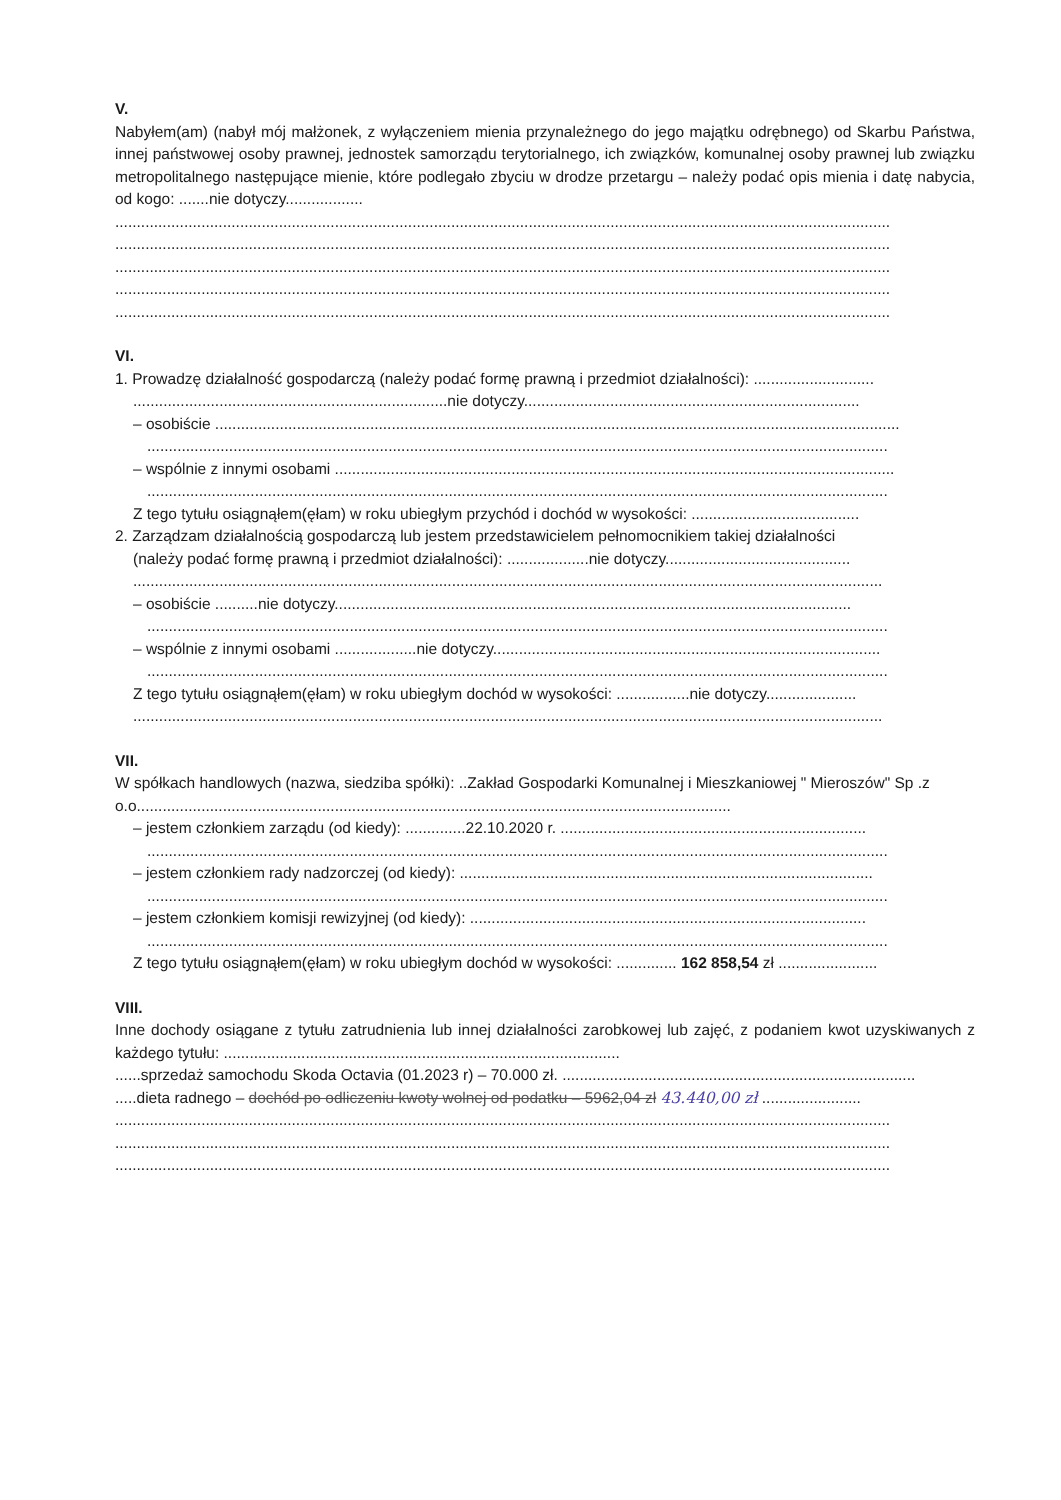V.
Nabyłem(am) (nabył mój małżonek, z wyłączeniem mienia przynależnego do jego majątku odrębnego) od Skarbu Państwa, innej państwowej osoby prawnej, jednostek samorządu terytorialnego, ich związków, komunalnej osoby prawnej lub związku metropolitalnego następujące mienie, które podlegało zbyciu w drodze przetargu – należy podać opis mienia i datę nabycia, od kogo: .......nie dotyczy..................
....................................................................................................................................................................................
....................................................................................................................................................................................
....................................................................................................................................................................................
....................................................................................................................................................................................
....................................................................................................................................................................................
VI.
1. Prowadzę działalność gospodarczą (należy podać formę prawną i przedmiot działalności): ............................
.........................................................................nie dotyczy..............................................................................
– osobiście ...............................................................................................................................................................
............................................................................................................................................................................
– wspólnie z innymi osobami ..................................................................................................................................
............................................................................................................................................................................
Z tego tytułu osiągnąłem(ęłam) w roku ubiegłym przychód i dochód w wysokości: .......................................
2. Zarządzam działalnością gospodarczą lub jestem przedstawicielem pełnomocnikiem takiej działalności
(należy podać formę prawną i przedmiot działalności): ...................nie dotyczy...........................................
..............................................................................................................................................................................
– osobiście ..........nie dotyczy........................................................................................................................
............................................................................................................................................................................
– wspólnie z innymi osobami ...................nie dotyczy..........................................................................................
............................................................................................................................................................................
Z tego tytułu osiągnąłem(ęłam) w roku ubiegłym dochód w wysokości: .................nie dotyczy.....................
..............................................................................................................................................................................
VII.
W spółkach handlowych (nazwa, siedziba spółki): ..Zakład Gospodarki Komunalnej i Mieszkaniowej " Mieroszów" Sp .z o.o..........................................................................................................................................
– jestem członkiem zarządu (od kiedy): ..............22.10.2020 r. .......................................................................
............................................................................................................................................................................
– jestem członkiem rady nadzorczej (od kiedy): ................................................................................................
............................................................................................................................................................................
– jestem członkiem komisji rewizyjnej (od kiedy): ............................................................................................
............................................................................................................................................................................
Z tego tytułu osiągnąłem(ęłam) w roku ubiegłym dochód w wysokości: .............. 162 858,54 zł .......................
VIII.
Inne dochody osiągane z tytułu zatrudnienia lub innej działalności zarobkowej lub zajęć, z podaniem kwot uzyskiwanych z każdego tytułu: ............................................................................................
......sprzedaż samochodu Skoda Octavia (01.2023 r) – 70.000 zł. ..................................................................................
.....dieta radnego – dochód po odliczeniu kwoty wolnej od podatku – 5962,04 zł 43.440,00 zł .......................
....................................................................................................................................................................................
....................................................................................................................................................................................
....................................................................................................................................................................................